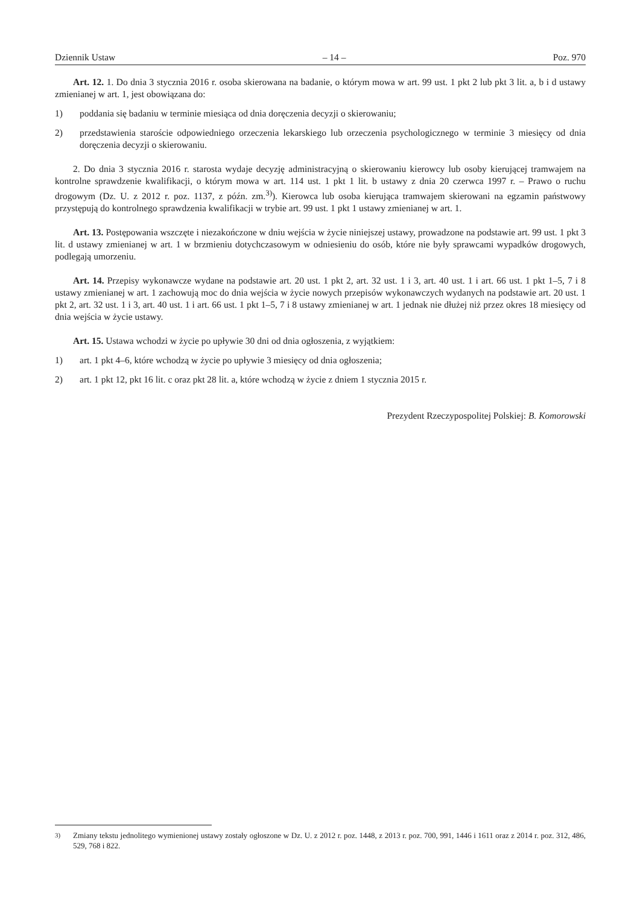Dziennik Ustaw – 14 – Poz. 970
Art. 12. 1. Do dnia 3 stycznia 2016 r. osoba skierowana na badanie, o którym mowa w art. 99 ust. 1 pkt 2 lub pkt 3 lit. a, b i d ustawy zmienianej w art. 1, jest obowiązana do:
1) poddania się badaniu w terminie miesiąca od dnia doręczenia decyzji o skierowaniu;
2) przedstawienia staroście odpowiedniego orzeczenia lekarskiego lub orzeczenia psychologicznego w terminie 3 miesięcy od dnia doręczenia decyzji o skierowaniu.
2. Do dnia 3 stycznia 2016 r. starosta wydaje decyzję administracyjną o skierowaniu kierowcy lub osoby kierującej tramwajem na kontrolne sprawdzenie kwalifikacji, o którym mowa w art. 114 ust. 1 pkt 1 lit. b ustawy z dnia 20 czerwca 1997 r. – Prawo o ruchu drogowym (Dz. U. z 2012 r. poz. 1137, z późn. zm.<sup>3)</sup>). Kierowca lub osoba kierująca tramwajem skierowani na egzamin państwowy przystępują do kontrolnego sprawdzenia kwalifikacji w trybie art. 99 ust. 1 pkt 1 ustawy zmienianej w art. 1.
Art. 13. Postępowania wszczęte i niezakończone w dniu wejścia w życie niniejszej ustawy, prowadzone na podstawie art. 99 ust. 1 pkt 3 lit. d ustawy zmienianej w art. 1 w brzmieniu dotychczasowym w odniesieniu do osób, które nie były sprawcami wypadków drogowych, podlegają umorzeniu.
Art. 14. Przepisy wykonawcze wydane na podstawie art. 20 ust. 1 pkt 2, art. 32 ust. 1 i 3, art. 40 ust. 1 i art. 66 ust. 1 pkt 1–5, 7 i 8 ustawy zmienianej w art. 1 zachowują moc do dnia wejścia w życie nowych przepisów wykonawczych wydanych na podstawie art. 20 ust. 1 pkt 2, art. 32 ust. 1 i 3, art. 40 ust. 1 i art. 66 ust. 1 pkt 1–5, 7 i 8 ustawy zmienianej w art. 1 jednak nie dłużej niż przez okres 18 miesięcy od dnia wejścia w życie ustawy.
Art. 15. Ustawa wchodzi w życie po upływie 30 dni od dnia ogłoszenia, z wyjątkiem:
1) art. 1 pkt 4–6, które wchodzą w życie po upływie 3 miesięcy od dnia ogłoszenia;
2) art. 1 pkt 12, pkt 16 lit. c oraz pkt 28 lit. a, które wchodzą w życie z dniem 1 stycznia 2015 r.
Prezydent Rzeczypospolitej Polskiej: B. Komorowski
<sup>3)</sup> Zmiany tekstu jednolitego wymienionej ustawy zostały ogłoszone w Dz. U. z 2012 r. poz. 1448, z 2013 r. poz. 700, 991, 1446 i 1611 oraz z 2014 r. poz. 312, 486, 529, 768 i 822.